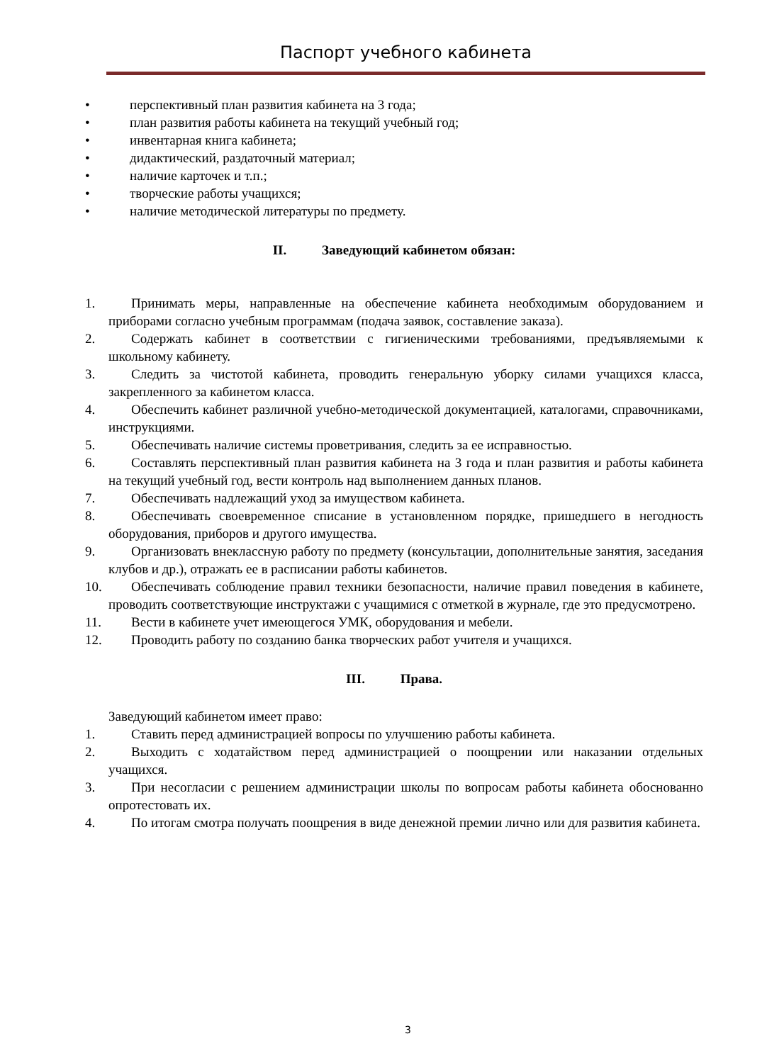Паспорт учебного кабинета
• перспективный план развития кабинета на 3 года;
• план развития работы кабинета на текущий учебный год;
• инвентарная книга кабинета;
• дидактический, раздаточный материал;
• наличие карточек и т.п.;
• творческие работы учащихся;
• наличие методической литературы по предмету.
II. Заведующий кабинетом обязан:
1. Принимать меры, направленные на обеспечение кабинета необходимым оборудованием и приборами согласно учебным программам (подача заявок, составление заказа).
2. Содержать кабинет в соответствии с гигиеническими требованиями, предъявляемыми к школьному кабинету.
3. Следить за чистотой кабинета, проводить генеральную уборку силами учащихся класса, закрепленного за кабинетом класса.
4. Обеспечить кабинет различной учебно-методической документацией, каталогами, справочниками, инструкциями.
5. Обеспечивать наличие системы проветривания, следить за ее исправностью.
6. Составлять перспективный план развития кабинета на 3 года и план развития и работы кабинета на текущий учебный год, вести контроль над выполнением данных планов.
7. Обеспечивать надлежащий уход за имуществом кабинета.
8. Обеспечивать своевременное списание в установленном порядке, пришедшего в негодность оборудования, приборов и другого имущества.
9. Организовать внеклассную работу по предмету (консультации, дополнительные занятия, заседания клубов и др.), отражать ее в расписании работы кабинетов.
10.
Обеспечивать соблюдение правил техники безопасности, наличие правил поведения в кабинете, проводить соответствующие инструктажи с учащимися с отметкой в журнале, где это предусмотрено.
11.
Вести в кабинете учет имеющегося УМК, оборудования и мебели.
12.
Проводить работу по созданию банка творческих работ учителя и учащихся.
III. Права.
Заведующий кабинетом имеет право:
1. Ставить перед администрацией вопросы по улучшению работы кабинета.
2. Выходить с ходатайством перед администрацией о поощрении или наказании отдельных учащихся.
3. При несогласии с решением администрации школы по вопросам работы кабинета обоснованно опротестовать их.
4. По итогам смотра получать поощрения в виде денежной премии лично или для развития кабинета.
3